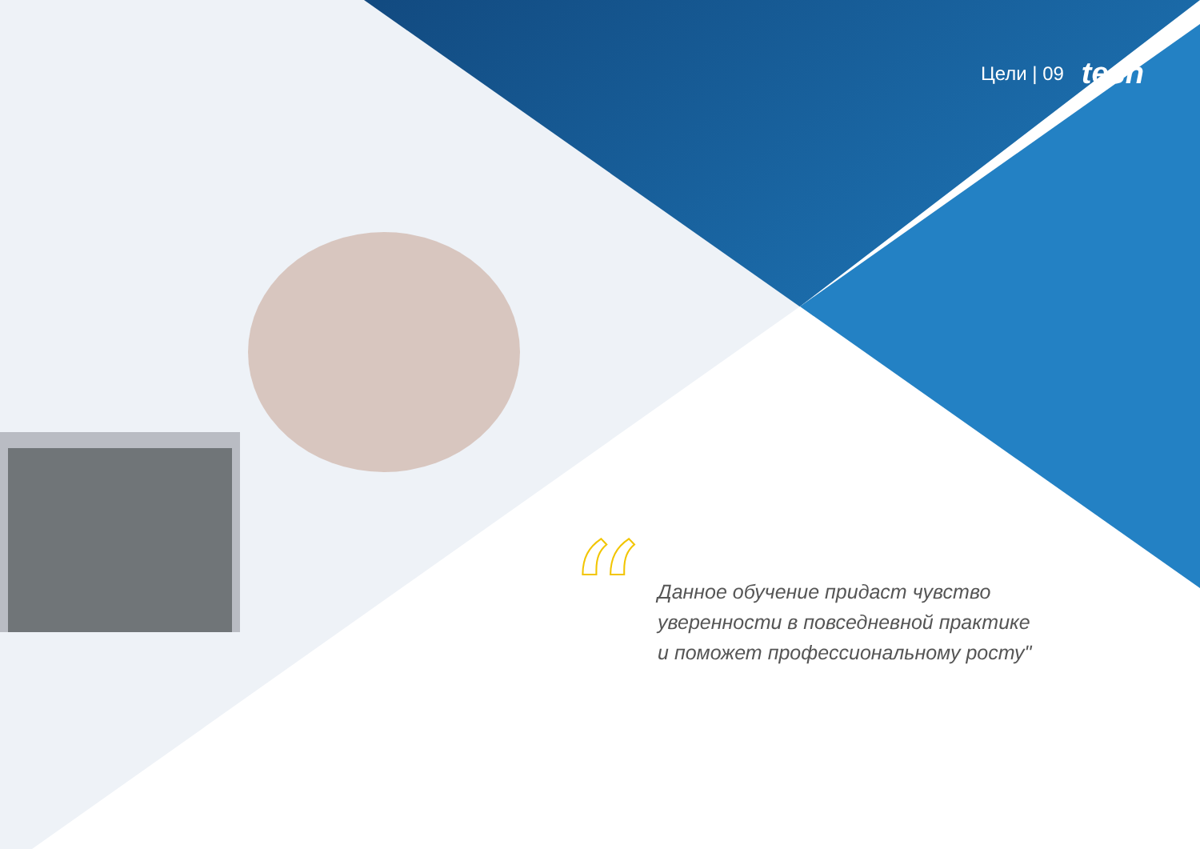Цели | 09 tech
“
Данное обучение придаст чувство
уверенности в повседневной практике
и поможет профессиональному росту"